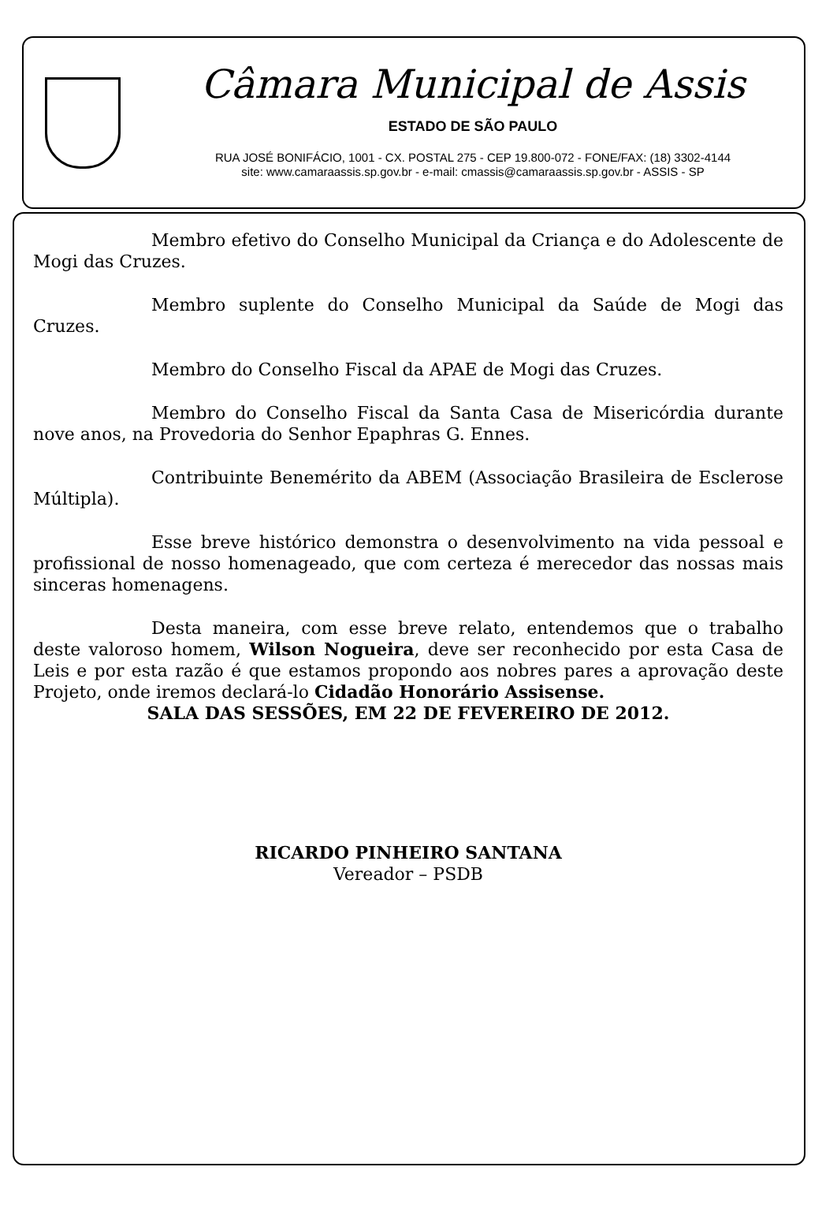Câmara Municipal de Assis
ESTADO DE SÃO PAULO
RUA JOSÉ BONIFÁCIO, 1001 - CX. POSTAL 275 - CEP 19.800-072 - FONE/FAX: (18) 3302-4144
site: www.camaraassis.sp.gov.br - e-mail: cmassis@camaraassis.sp.gov.br - ASSIS - SP
Membro efetivo do Conselho Municipal da Criança e do Adolescente de Mogi das Cruzes.
Membro suplente do Conselho Municipal da Saúde de Mogi das Cruzes.
Membro do Conselho Fiscal da APAE de Mogi das Cruzes.
Membro do Conselho Fiscal da Santa Casa de Misericórdia durante nove anos, na Provedoria do Senhor Epaphras G. Ennes.
Contribuinte Benemérito da ABEM (Associação Brasileira de Esclerose Múltipla).
Esse breve histórico demonstra o desenvolvimento na vida pessoal e profissional de nosso homenageado, que com certeza é merecedor das nossas mais sinceras homenagens.
Desta maneira, com esse breve relato, entendemos que o trabalho deste valoroso homem, Wilson Nogueira, deve ser reconhecido por esta Casa de Leis e por esta razão é que estamos propondo aos nobres pares a aprovação deste Projeto, onde iremos declará-lo Cidadão Honorário Assisense.
SALA DAS SESSÕES, EM 22 DE FEVEREIRO DE 2012.
RICARDO PINHEIRO SANTANA
Vereador – PSDB